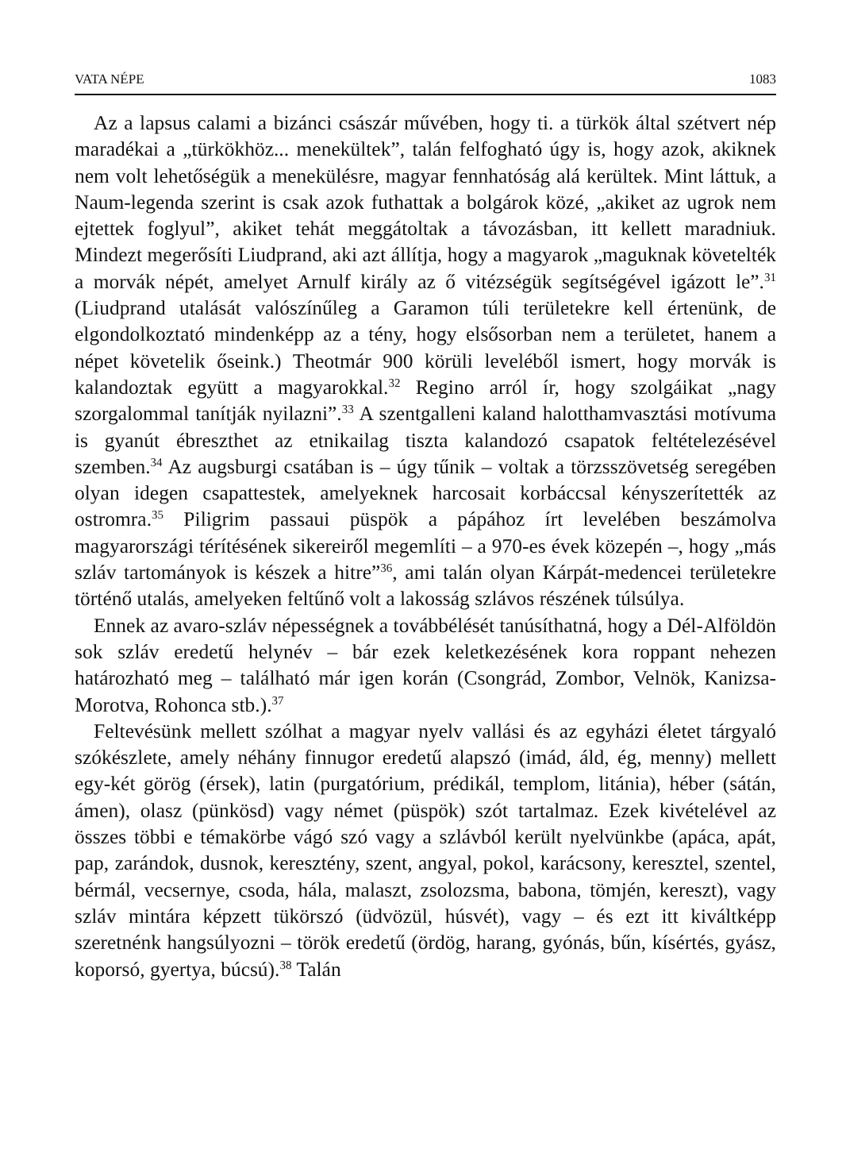VATA NÉPE 1083
Az a lapsus calami a bizánci császár művében, hogy ti. a türkök által szétvert nép maradékai a „türkökhöz... menekültek”, talán felfogható úgy is, hogy azok, akiknek nem volt lehetőségük a menekülésre, magyar fennhatóság alá kerültek. Mint láttuk, a Naum-legenda szerint is csak azok futhattak a bolgárok közé, „akiket az ugrok nem ejtettek foglyul”, akiket tehát meggátoltak a távozásban, itt kellett maradniuk. Mindezt megerősíti Liudprand, aki azt állítja, hogy a magyarok „maguknak követelték a morvák népét, amelyet Arnulf király az ő vitézségük segítségével igázott le”.<sup>31</sup> (Liudprand utalását valószínűleg a Garamon túli területekre kell értenünk, de elgondolkoztató mindenképp az a tény, hogy elsősorban nem a területet, hanem a népet követelik őseink.) Theotmár 900 körüli leveléből ismert, hogy morvák is kalandoztak együtt a magyarokkal.<sup>32</sup> Regino arról ír, hogy szolgáikat „nagy szorgalommal tanítják nyilazni”.<sup>33</sup> A szentgalleni kaland halotthamvasztási motívuma is gyanút ébreszthet az etnikailag tiszta kalandozó csapatok feltételezésével szemben.<sup>34</sup> Az augsburgi csatában is – úgy tűnik – voltak a törzsszövetség seregében olyan idegen csapattestek, amelyeknek harcosait korbáccsal kényszerítették az ostromra.<sup>35</sup> Piligrim passaui püspök a pápához írt levelében beszámolva magyarországi térítésének sikereiről megemlíti – a 970-es évek közepén –, hogy „más szláv tartományok is készek a hitre”<sup>36</sup>, ami talán olyan Kárpát-medencei területekre történő utalás, amelyeken feltűnő volt a lakosság szlávos részének túlsúlya.
Ennek az avaro-szláv népességnek a továbbélését tanúsíthatná, hogy a Dél-Alföldön sok szláv eredetű helynév – bár ezek keletkezésének kora roppant nehezen határozható meg – található már igen korán (Csongrád, Zombor, Velnök, Kanizsa-Morotva, Rohonca stb.).<sup>37</sup>
Feltevésünk mellett szólhat a magyar nyelv vallási és az egyházi életet tárgyaló szókészlete, amely néhány finnugor eredetű alapszó (imád, áld, ég, menny) mellett egy-két görög (érsek), latin (purgatórium, prédikál, templom, litánia), héber (sátán, ámen), olasz (pünkösd) vagy német (püspök) szót tartalmaz. Ezek kivételével az összes többi e témakörbe vágó szó vagy a szlávból került nyelvünkbe (apáca, apát, pap, zarándok, dusnok, keresztény, szent, angyal, pokol, karácsony, keresztel, szentel, bérmál, vecsernye, csoda, hála, malaszt, zsolozsma, babona, tömjén, kereszt), vagy szláv mintára képzett tükörszó (üdvözül, húsvét), vagy – és ezt itt kiváltképp szeretnénk hangsúlyozni – török eredetű (ördög, harang, gyónás, bűn, kísértés, gyász, koporsó, gyertya, búcsú).<sup>38</sup> Talán